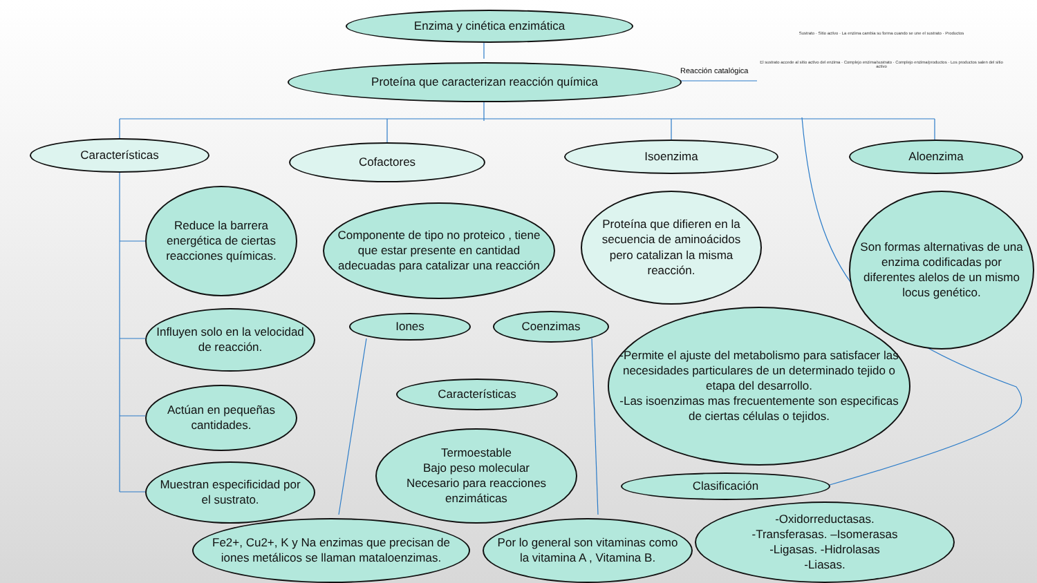Enzima y cinética enzimática
Proteína que caracterizan reacción química Reacción catalógica
Sustrato · Sitio activo · La enzima cambia su forma cuando se une el sustrato · Productos
El sustrato accede al sitio activo del enzima · Complejo enzima/sustrato · Complejo enzima/productos · Los productos salen del sitio activo
Características Cofactores Isoenzima Aloenzima
Reduce la barrera energética de ciertas reacciones químicas.
Componente de tipo no proteico , tiene que estar presente en cantidad adecuadas para catalizar una reacción
Proteína que difieren en la secuencia de aminoácidos pero catalizan la misma reacción.
Son formas alternativas de una enzima codificadas por diferentes alelos de un mismo locus genético.
Influyen solo en la velocidad de reacción.
Iones Coenzimas
-Permite el ajuste del metabolismo para satisfacer las necesidades particulares de un determinado tejido o etapa del desarrollo.
-Las isoenzimas mas frecuentemente son especificas de ciertas células o tejidos.
Características
Actúan en pequeñas cantidades.
Termoestable
Bajo peso molecular
Necesario para reacciones enzimáticas
Muestran especificidad por el sustrato.
Clasificación
Fe2+, Cu2+, K y Na enzimas que precisan de iones metálicos se llaman mataloenzimas.
Por lo general son vitaminas como la vitamina A , Vitamina B.
-Oxidorreductasas.
-Transferasas. –Isomerasas
-Ligasas. -Hidrolasas
-Liasas.